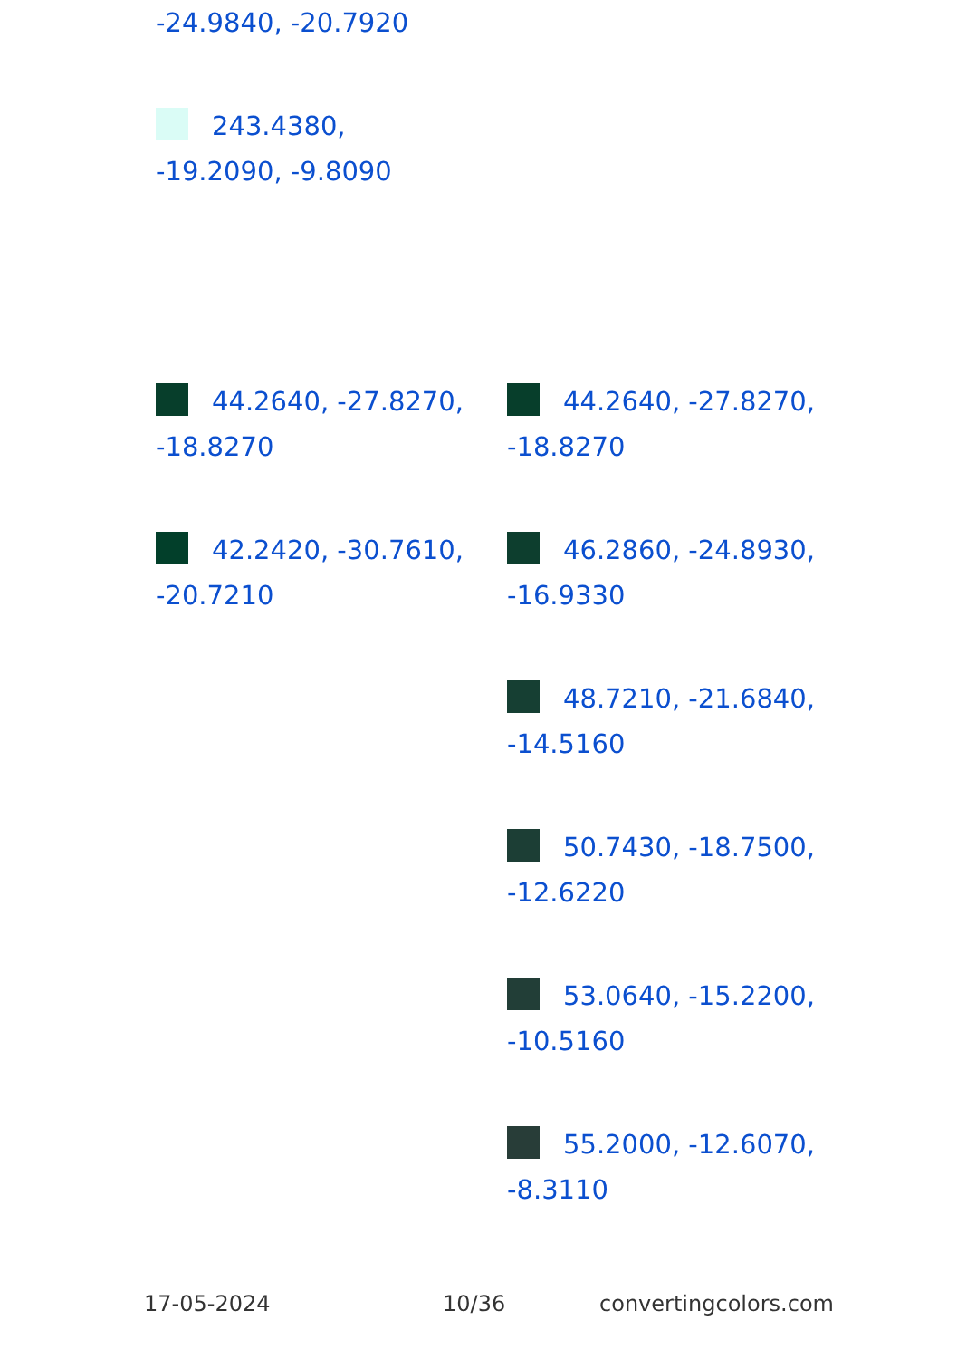-24.9840, -20.7920
243.4380,
-19.2090, -9.8090
44.2640, -27.8270,
-18.8270
44.2640, -27.8270,
-18.8270
42.2420, -30.7610,
-20.7210
46.2860, -24.8930,
-16.9330
48.7210, -21.6840,
-14.5160
50.7430, -18.7500,
-12.6220
53.0640, -15.2200,
-10.5160
55.2000, -12.6070,
-8.3110
17-05-2024 10/36 convertingcolors.com